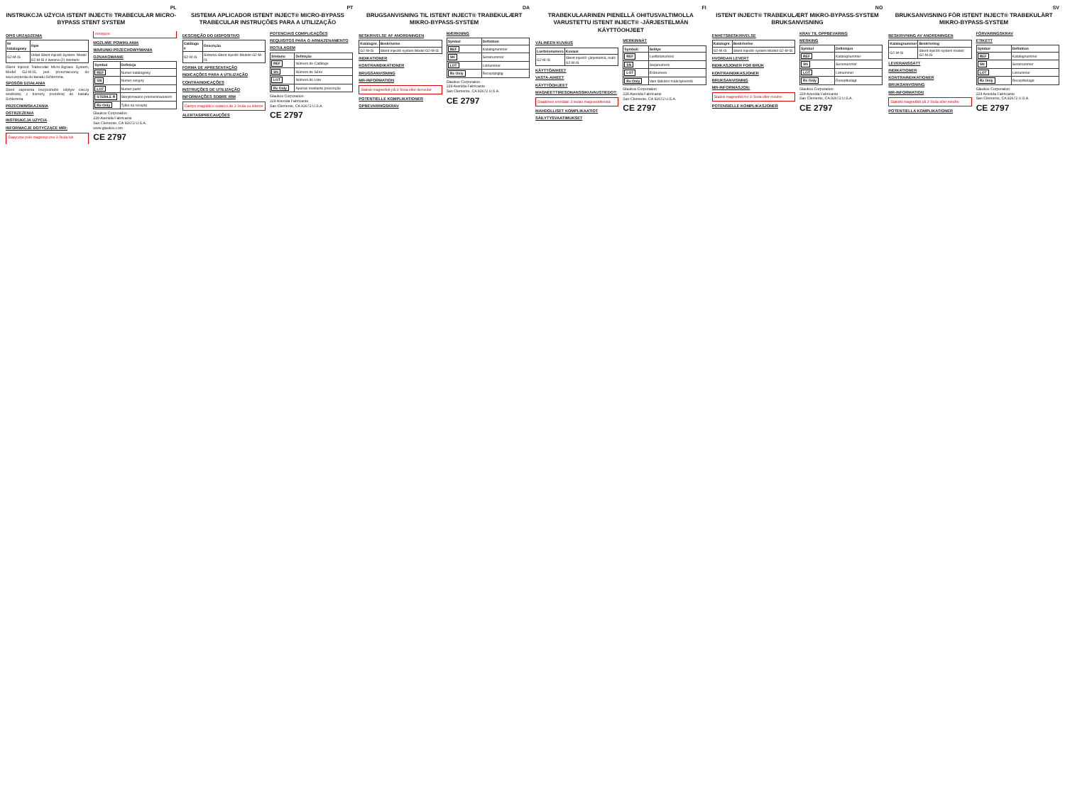PL
INSTRUKCJA UŻYCIA ISTENT INJECT® TRABECULAR MICRO-BYPASS STENT SYSTEM
OPIS URZĄDZENIA
| Nr katalogowy | Opis |
| --- | --- |
| G2-M-IS | Układ iStent inject® System: Model G2-M-IS z dwoma (2) stentami |
iStent inject® Trabecular Micro-Bypass System, Model G2-M-IS, jest przeznaczony do wszczepienia do kanału Schlemma.
SPOSÓB DZIAŁANIA
Stent zapewnia bezpośredni odpływ cieczy wodnistej z komory przedniej do kanału Schlemma.
PRZECIWWSKAZANIA
OSTRZEŻENIA
INSTRUKCJA UŻYCIA
INFORMACJE DOTYCZĄCE MRI:
Statyczne pole magnetyczne 3 Tesla lub mniejsze
MOŻLIWE POWIKŁANIA
WARUNKI PRZECHOWYWANIA
OZNAKOWANIE
| Symbol | Definicja |
| --- | --- |
| REF | Numer katalogowy |
| SN | Numer seryjny |
| LOT | Numer partii |
| STERILE R | Sterylizowano promieniowaniem |
| Rx Only | Tylko na receptę |
Glaukos Corporation
229 Avenida Fabricante
San Clemente, CA 92672 U.S.A.
www.glaukos.com
CE 2797
PT
SISTEMA APLICADOR ISTENT INJECT® MICRO-BYPASS TRABECULAR INSTRUÇÕES PARA A UTILIZAÇÃO
DESCRIÇÃO DO DISPOSITIVO
| Catálogo # | Descrição |
| --- | --- |
| G2-M-IS | Sistema iStent inject® Modelo G2-M-IS |
FORMA DE APRESENTAÇÃO
INDICAÇÕES PARA A UTILIZAÇÃO
CONTRAINDICAÇÕES
INSTRUÇÕES DE UTILIZAÇÃO
INFORMAÇÕES SOBRE IRM
Campo magnético estático de 3 Tesla ou inferior
ALERTAS/PRECAUÇÕES
POTENCIAIS COMPLICAÇÕES
REQUISITOS PARA O ARMAZENAMENTO
ROTULAGEM
| Símbolo | Definição |
| --- | --- |
| REF | Número de Catálogo |
| SN | Número de Série |
| LOT | Número do Lote |
| Rx Only | Apenas mediante prescrição |
Glaukos Corporation
229 Avenida Fabricante
San Clemente, CA 92672 U.S.A.
CE 2797
DA
BRUGSANVISNING TIL ISTENT INJECT® TRABEKULÆRT MIKRO-BYPASS-SYSTEM
BESKRIVELSE AF ANORDNINGEN
| Katalognr. | Beskrivelse |
| --- | --- |
| G2-M-IS | iStent inject®-system Model G2-M-IS |
INDIKATIONER
KONTRAINDIKATIONER
BRUGSANVISNING
MR-INFORMATION
Statisk magnetfelt på 3 Tesla eller derunder
POTENTIELLE KOMPLIKATIONER
OPBEVARINGSKRAV
MÆRKNING
| Symbol | Definition |
| --- | --- |
| REF | Katalognummer |
| SN | Serienummer |
| LOT | Lotnummer |
| Rx Only | Receptpligtig |
Glaukos Corporation
229 Avenida Fabricante
San Clemente, CA 92672 U.S.A.
CE 2797
FI
TRABEKULAARINEN PIENELLÄ OHITUSVALTIMOLLA VARUSTETTU ISTENT INJECT® -JÄRJESTELMÄN KÄYTTÖOHJEET
VÄLINEEN KUVAUS
| Luettelonumero | Kuvaus |
| --- | --- |
| G2-M-IS | iStent inject® -järjestelmä, malli G2-M-IS |
KÄYTTÖAIHEET
VASTA-AIHEET
KÄYTTÖOHJEET
MAGNEETTIRESONANSSIKUVAUSTIEDOT:
Staattinen enintään 3 teslan magneettikenttä
MAHDOLLISET KOMPLIKAATIOT
SÄILYTYSVAATIMUKSET
MERKINNÄT
| Symboli | Selitys |
| --- | --- |
| REF | Luettelonumero |
| SN | Sarjanumero |
| LOT | Eränumero |
| Rx Only | Vain lääkärin määräyksestä |
Glaukos Corporation
229 Avenida Fabricante
San Clemente, CA 92672 U.S.A.
CE 2797
NO
ISTENT INJECT® TRABEKULÆRT MIKRO-BYPASS-SYSTEM BRUKSANVISNING
ENHETSBESKRIVELSE
| Katalognr. | Beskrivelse |
| --- | --- |
| G2-M-IS | iStent inject®-system Modell G2-M-IS |
HVORDAN LEVERT
INDIKASJONER FOR BRUK
KONTRAINDIKASJONER
BRUKSANVISNING
MR-INFORMASJON:
Statisk magnetfelt for 3-Tesla eller mindre
POTENSIELLE KOMPLIKASJONER
KRAV TIL OPPBEVARING
MERKING
| Symbol | Definisjon |
| --- | --- |
| REF | Katalognummer |
| SN | Serienummer |
| LOT | Lotnummer |
| Rx Only | Reseptbelagt |
Glaukos Corporation
229 Avenida Fabricante
San Clemente, CA 92672 U.S.A.
CE 2797
SV
BRUKSANVISNING FÖR ISTENT INJECT® TRABEKULÄRT MIKRO-BYPASS-SYSTEM
BESKRIVNING AV ANORDNINGEN
| Katalognummer | Beskrivning |
| --- | --- |
| G2-M-IS | iStent inject®-system modell G2-M-IS |
LEVERANSSÄTT
INDIKATIONER
KONTRAINDIKATIONER
BRUKSANVISNING
MR-INFORMATION
Statiskt magnetfält på 3 Tesla eller mindre
POTENTIELLA KOMPLIKATIONER
FÖRVARINGSKRAV
ETIKETT
| Symbol | Definition |
| --- | --- |
| REF | Katalognummer |
| SN | Serienummer |
| LOT | Lotnummer |
| Rx Only | Receptbelagd |
Glaukos Corporation
229 Avenida Fabricante
San Clemente, CA 92672 U.S.A.
CE 2797